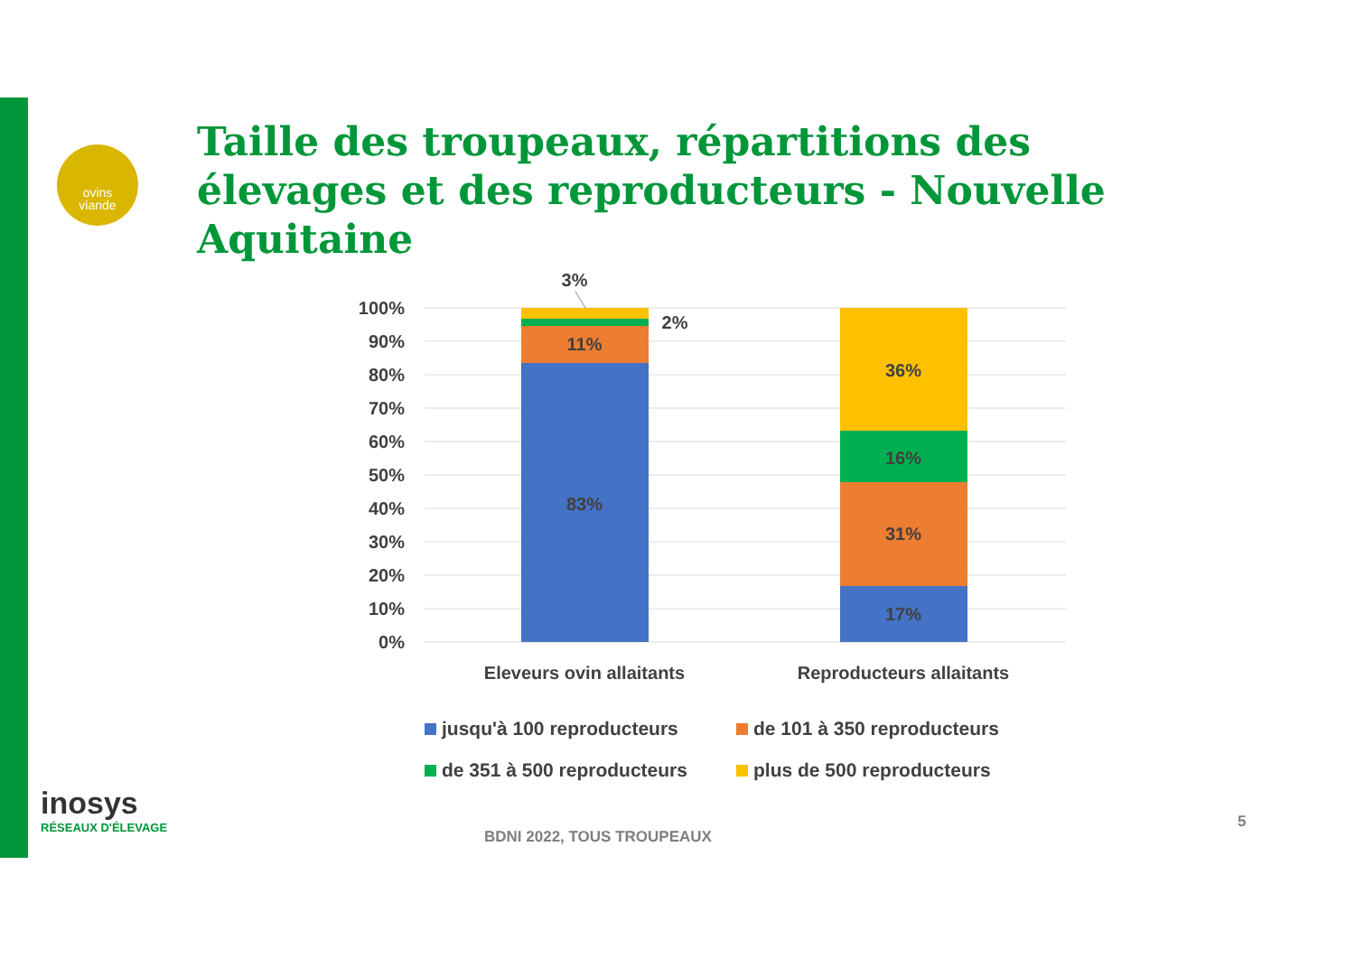ovins
viande
Taille des troupeaux, répartitions des élevages et des reproducteurs - Nouvelle Aquitaine
100%
90%
80%
70%
60%
50%
40%
30%
20%
10%
0%
3%
2%
11%
83%
36%
16%
31%
17%
Eleveurs ovin allaitants
Reproducteurs allaitants
jusqu'à 100 reproducteurs
de 101 à 350 reproducteurs
de 351 à 500 reproducteurs
plus de 500 reproducteurs
inosys
RÉSEAUX D'ÉLEVAGE
BDNI 2022, TOUS TROUPEAUX
5